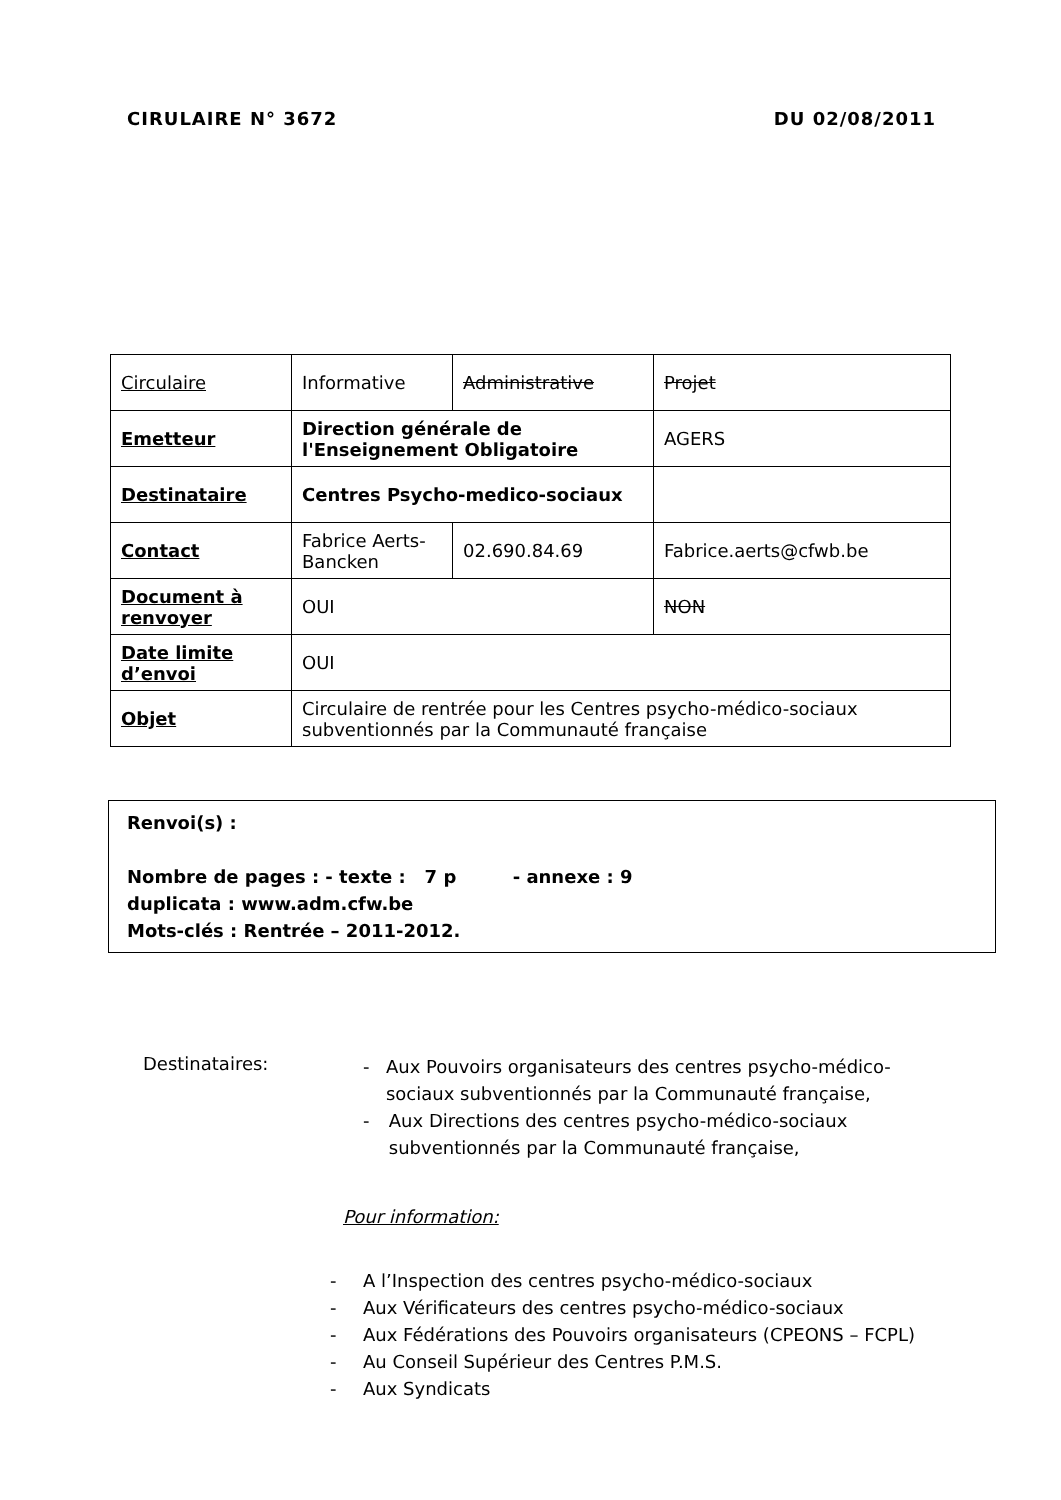CIRULAIRE N° 3672 DU 02/08/2011
| Circulaire | Informative | Administrative | Projet |
| Emetteur | Direction générale de l'Enseignement Obligatoire | | AGERS |
| Destinataire | Centres Psycho-medico-sociaux | | |
| Contact | Fabrice Aerts-Bancken | 02.690.84.69 | Fabrice.aerts@cfwb.be |
| Document à renvoyer | OUI | | NON |
| Date limite d’envoi | OUI | | |
| Objet | Circulaire de rentrée pour les Centres psycho-médico-sociaux subventionnés par la Communauté française | | |
Renvoi(s) :
Nombre de pages : - texte : 7 p - annexe : 9
duplicata : www.adm.cfw.be
Mots-clés : Rentrée – 2011-2012.
Destinataires:
- Aux Pouvoirs organisateurs des centres psycho-médico-sociaux subventionnés par la Communauté française,
- Aux Directions des centres psycho-médico-sociaux subventionnés par la Communauté française,
Pour information:
- A l’Inspection des centres psycho-médico-sociaux
- Aux Vérificateurs des centres psycho-médico-sociaux
- Aux Fédérations des Pouvoirs organisateurs (CPEONS – FCPL)
- Au Conseil Supérieur des Centres P.M.S.
- Aux Syndicats